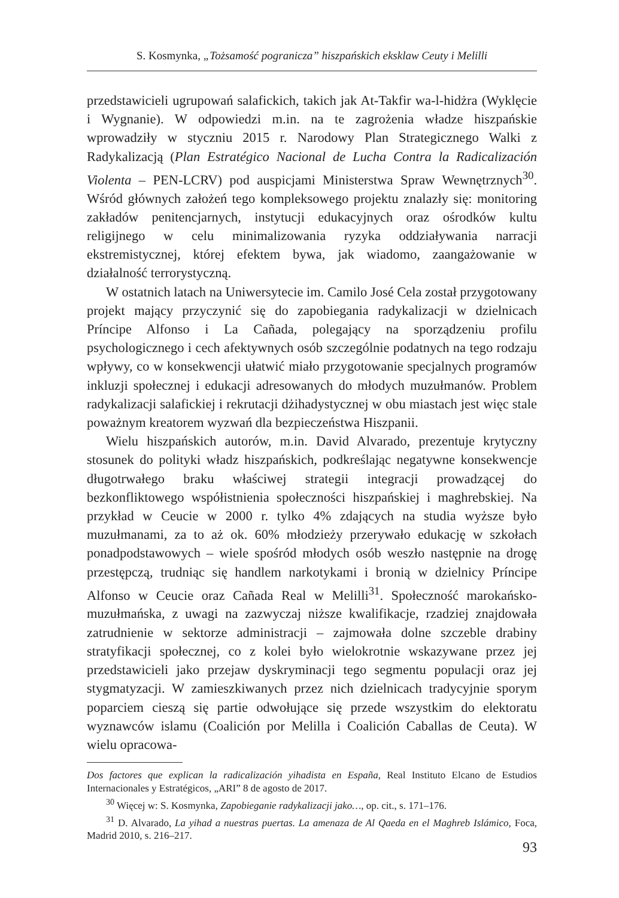S. Kosmynka, „Tożsamość pogranicza” hiszpańskich eksklaw Ceuty i Melilli
przedstawicieli ugrupowań salafickich, takich jak At-Takfir wa-l-hidżra (Wyklęcie i Wygnanie). W odpowiedzi m.in. na te zagrożenia władze hiszpańskie wprowadziły w styczniu 2015 r. Narodowy Plan Strategicznego Walki z Radykalizacją (Plan Estratégico Nacional de Lucha Contra la Radicalización Violenta – PEN-LCRV) pod auspicjami Ministerstwa Spraw Wewnętrznych<sup>30</sup>. Wśród głównych założeń tego kompleksowego projektu znalazły się: monitoring zakładów penitencjarnych, instytucji edukacyjnych oraz ośrodków kultu religijnego w celu minimalizowania ryzyka oddziaływania narracji ekstremistycznej, której efektem bywa, jak wiadomo, zaangażowanie w działalność terrorystyczną.
W ostatnich latach na Uniwersytecie im. Camilo José Cela został przygotowany projekt mający przyczynić się do zapobiegania radykalizacji w dzielnicach Príncipe Alfonso i La Cañada, polegający na sporządzeniu profilu psychologicznego i cech afektywnych osób szczególnie podatnych na tego rodzaju wpływy, co w konsekwencji ułatwić miało przygotowanie specjalnych programów inkluzji społecznej i edukacji adresowanych do młodych muzułmanów. Problem radykalizacji salafickiej i rekrutacji dżihadystycznej w obu miastach jest więc stale poważnym kreatorem wyzwań dla bezpieczeństwa Hiszpanii.
Wielu hiszpańskich autorów, m.in. David Alvarado, prezentuje krytyczny stosunek do polityki władz hiszpańskich, podkreślając negatywne konsekwencje długotrwałego braku właściwej strategii integracji prowadzącej do bezkonfliktowego współistnienia społeczności hiszpańskiej i maghrebskiej. Na przykład w Ceucie w 2000 r. tylko 4% zdających na studia wyższe było muzułmanami, za to aż ok. 60% młodzieży przerywało edukację w szkołach ponadpodstawowych – wiele spośród młodych osób weszło następnie na drogę przestępczą, trudniąc się handlem narkotykami i bronią w dzielnicy Príncipe Alfonso w Ceucie oraz Cañada Real w Melilli<sup>31</sup>. Społeczność marokańsko-muzułmańska, z uwagi na zazwyczaj niższe kwalifikacje, rzadziej znajdowała zatrudnienie w sektorze administracji – zajmowała dolne szczeble drabiny stratyfikacji społecznej, co z kolei było wielokrotnie wskazywane przez jej przedstawicieli jako przejaw dyskryminacji tego segmentu populacji oraz jej stygmatyzacji. W zamieszkiwanych przez nich dzielnicach tradycyjnie sporym poparciem cieszą się partie odwołujące się przede wszystkim do elektoratu wyznawców islamu (Coalición por Melilla i Coalición Caballas de Ceuta). W wielu opracowa-
Dos factores que explican la radicalización yihadista en España, Real Instituto Elcano de Estudios Internacionales y Estratégicos, „ARI” 8 de agosto de 2017.
<sup>30</sup> Więcej w: S. Kosmynka, Zapobieganie radykalizacji jako…, op. cit., s. 171–176.
<sup>31</sup> D. Alvarado, La yihad a nuestras puertas. La amenaza de Al Qaeda en el Maghreb Islámico, Foca, Madrid 2010, s. 216–217.
93